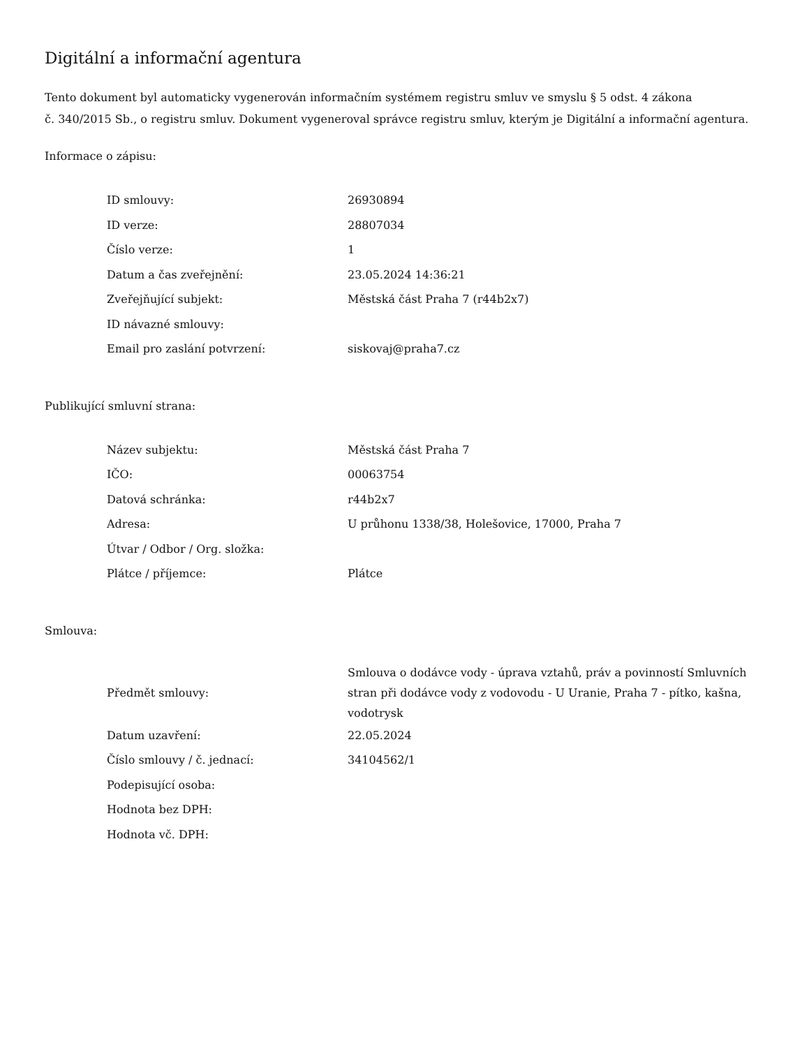Digitální a informační agentura
Tento dokument byl automaticky vygenerován informačním systémem registru smluv ve smyslu § 5 odst. 4 zákona
č. 340/2015 Sb., o registru smluv. Dokument vygeneroval správce registru smluv, kterým je Digitální a informační agentura.
Informace o zápisu:
| ID smlouvy: | 26930894 |
| ID verze: | 28807034 |
| Číslo verze: | 1 |
| Datum a čas zveřejnění: | 23.05.2024 14:36:21 |
| Zveřejňující subjekt: | Městská část Praha 7 (r44b2x7) |
| ID návazné smlouvy: | |
| Email pro zaslání potvrzení: | siskovaj@praha7.cz |
Publikující smluvní strana:
| Název subjektu: | Městská část Praha 7 |
| IČO: | 00063754 |
| Datová schránka: | r44b2x7 |
| Adresa: | U průhonu 1338/38, Holešovice, 17000, Praha 7 |
| Útvar / Odbor / Org. složka: | |
| Plátce / příjemce: | Plátce |
Smlouva:
| Předmět smlouvy: | Smlouva o dodávce vody - úprava vztahů, práv a povinností Smluvních stran při dodávce vody z vodovodu - U Uranie, Praha 7 - pítko, kašna, vodotrysk |
| Datum uzavření: | 22.05.2024 |
| Číslo smlouvy / č. jednací: | 34104562/1 |
| Podepisující osoba: | |
| Hodnota bez DPH: | |
| Hodnota vč. DPH: | |